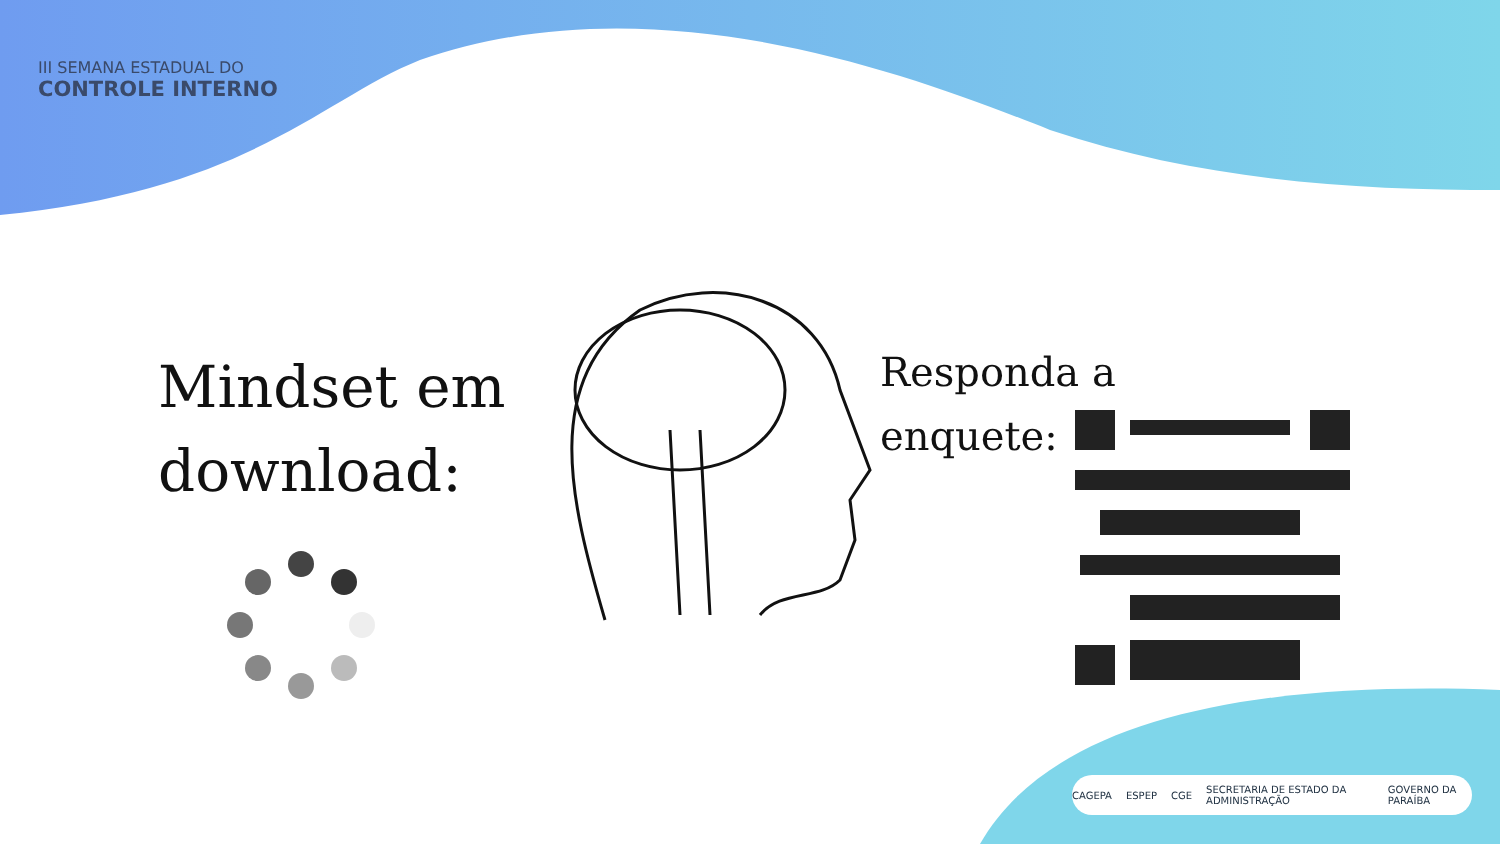III SEMANA ESTADUAL DO
CONTROLE INTERNO
Mindset em
download:
Responda a
enquete:
CAGEPA ESPEP CGE SECRETARIA DE ESTADO DA ADMINISTRAÇÃO GOVERNO DA PARAÍBA